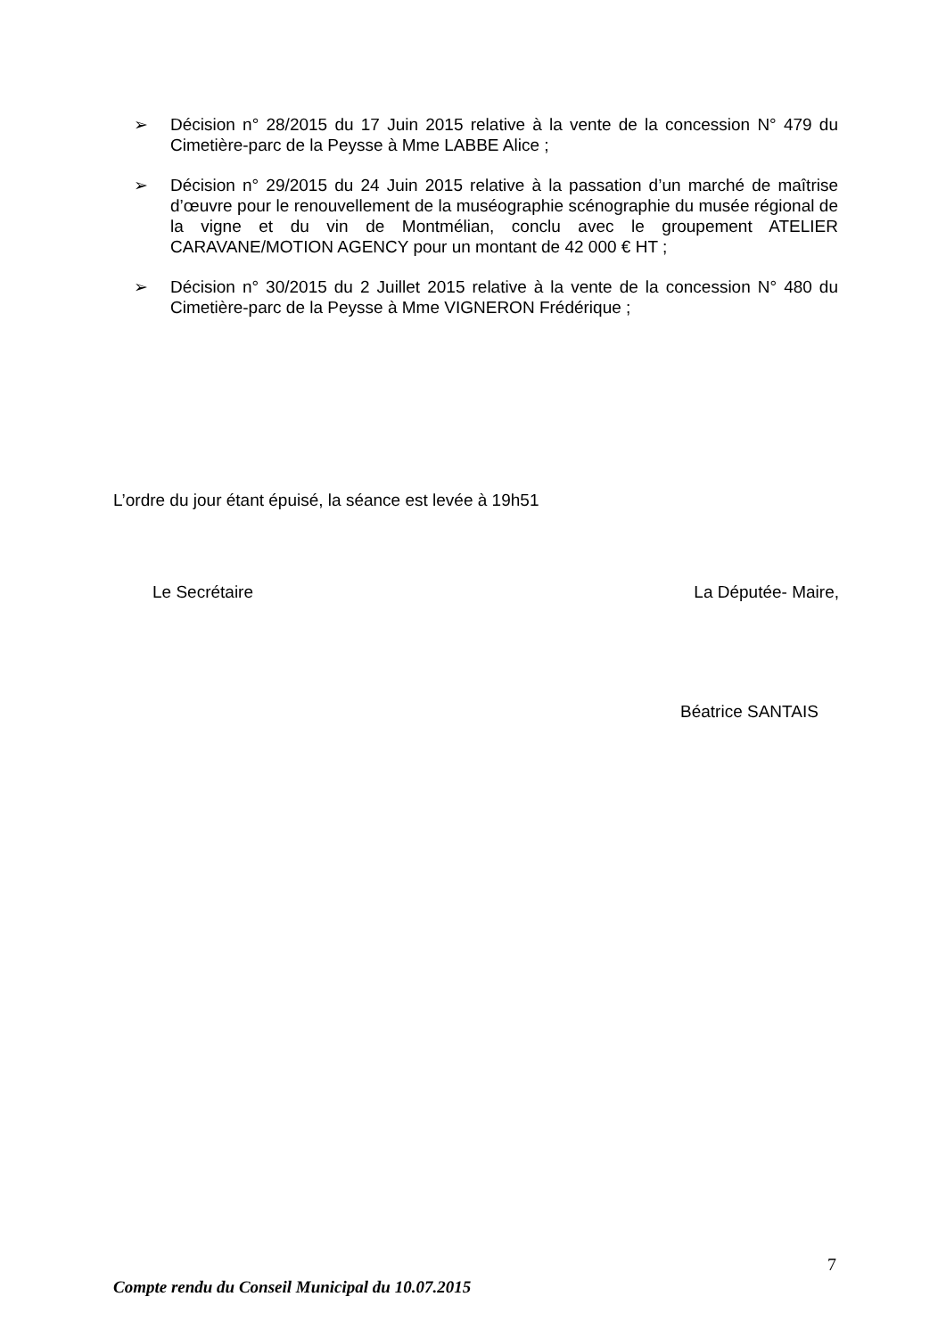➢ Décision n° 28/2015 du 17 Juin 2015 relative à la vente de la concession N° 479 du Cimetière-parc de la Peysse à Mme LABBE Alice ;
➢ Décision n° 29/2015 du 24 Juin 2015 relative à la passation d’un marché de maîtrise d’œuvre pour le renouvellement de la muséographie scénographie du musée régional de la vigne et du vin de Montmélian, conclu avec le groupement ATELIER CARAVANE/MOTION AGENCY pour un montant de 42 000 € HT ;
➢ Décision n° 30/2015 du 2 Juillet 2015 relative à la vente de la concession N° 480 du Cimetière-parc de la Peysse à Mme VIGNERON Frédérique ;
L’ordre du jour étant épuisé, la séance est levée à 19h51
Le Secrétaire La Députée- Maire,
Béatrice SANTAIS
7
Compte rendu du Conseil Municipal du 10.07.2015